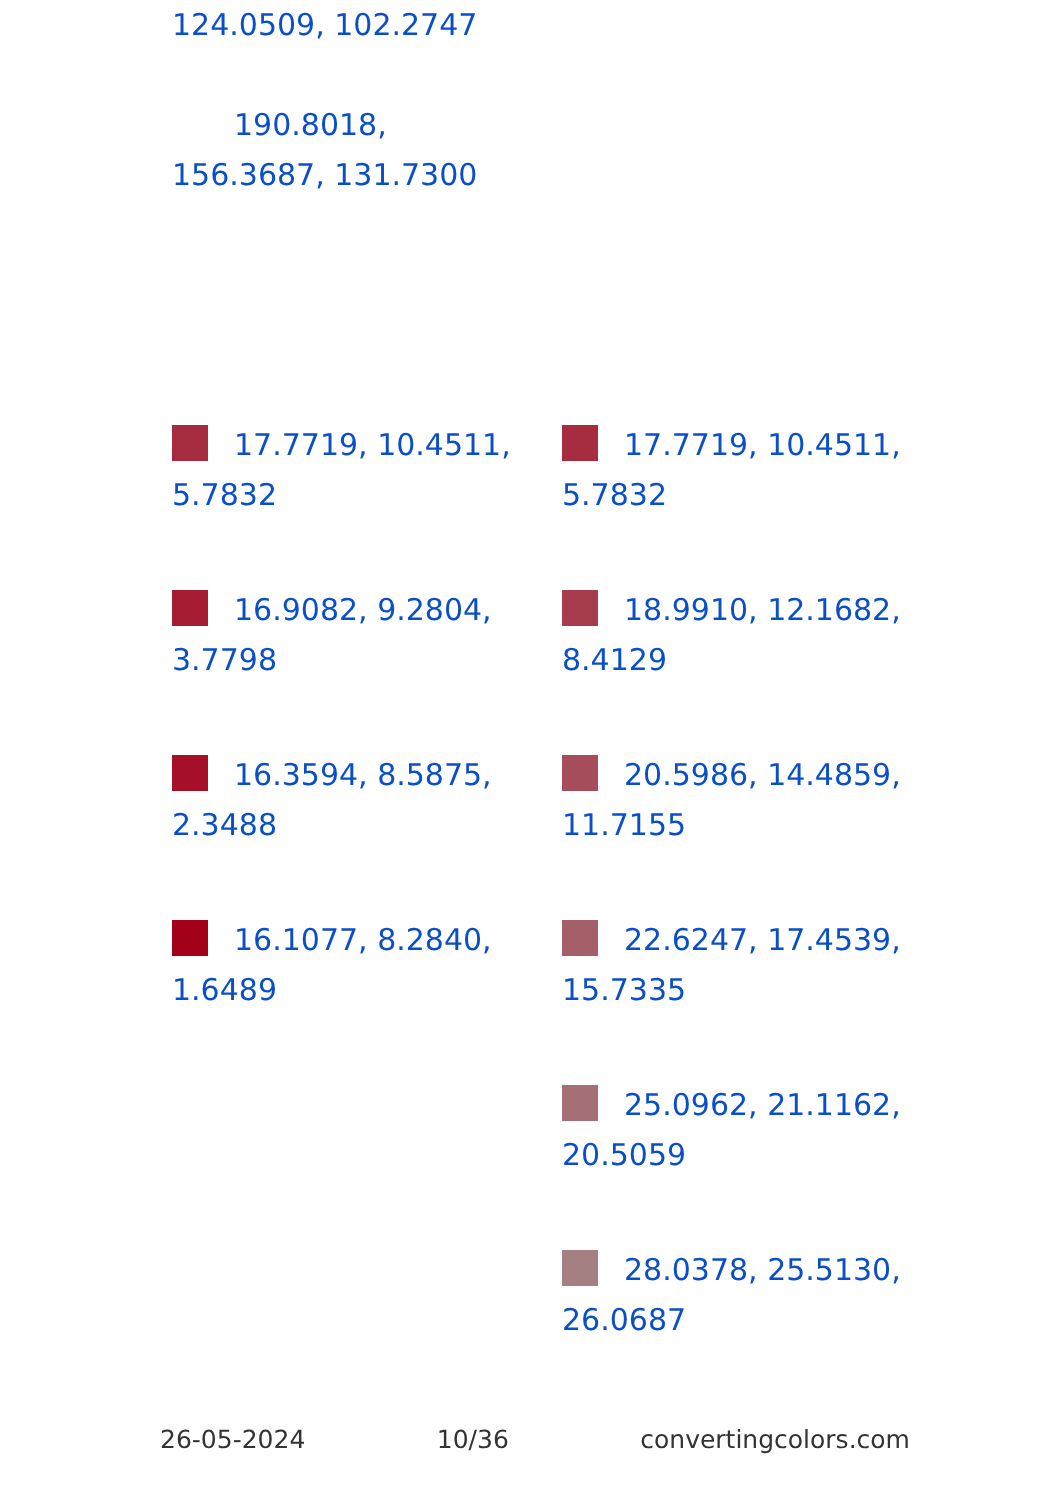124.0509, 102.2747
190.8018,
156.3687, 131.7300
17.7719, 10.4511, 5.7832
16.9082, 9.2804, 3.7798
16.3594, 8.5875, 2.3488
16.1077, 8.2840, 1.6489
17.7719, 10.4511, 5.7832
18.9910, 12.1682, 8.4129
20.5986, 14.4859, 11.7155
22.6247, 17.4539, 15.7335
25.0962, 21.1162, 20.5059
28.0378, 25.5130, 26.0687
26-05-2024 10/36 convertingcolors.com